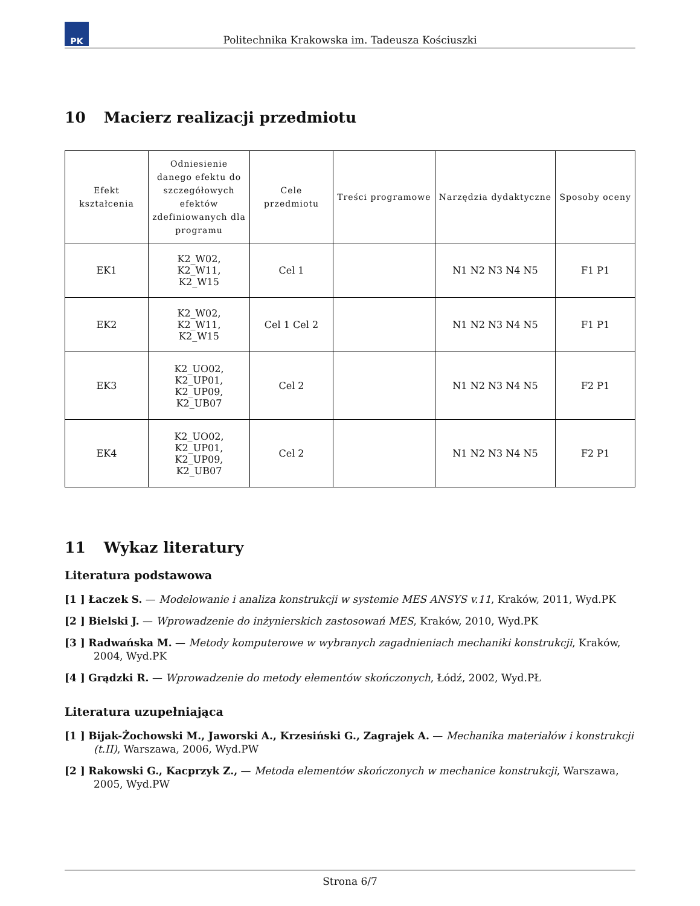PK
Politechnika Krakowska im. Tadeusza Kościuszki
10 Macierz realizacji przedmiotu
| Efekt kształcenia | Odniesienie danego efektu do szczegółowych efektów zdefiniowanych dla programu | Cele przedmiotu | Treści programowe | Narzędzia dydaktyczne | Sposoby oceny |
| --- | --- | --- | --- | --- | --- |
| EK1 | K2_W02, K2_W11, K2_W15 | Cel 1 | | N1 N2 N3 N4 N5 | F1 P1 |
| EK2 | K2_W02, K2_W11, K2_W15 | Cel 1 Cel 2 | | N1 N2 N3 N4 N5 | F1 P1 |
| EK3 | K2_UO02, K2_UP01, K2_UP09, K2_UB07 | Cel 2 | | N1 N2 N3 N4 N5 | F2 P1 |
| EK4 | K2_UO02, K2_UP01, K2_UP09, K2_UB07 | Cel 2 | | N1 N2 N3 N4 N5 | F2 P1 |
11 Wykaz literatury
Literatura podstawowa
[1 ] Łaczek S. — Modelowanie i analiza konstrukcji w systemie MES ANSYS v.11, Kraków, 2011, Wyd.PK
[2 ] Bielski J. — Wprowadzenie do inżynierskich zastosowań MES, Kraków, 2010, Wyd.PK
[3 ] Radwańska M. — Metody komputerowe w wybranych zagadnieniach mechaniki konstrukcji, Kraków, 2004, Wyd.PK
[4 ] Grądzki R. — Wprowadzenie do metody elementów skończonych, Łódź, 2002, Wyd.PŁ
Literatura uzupełniająca
[1 ] Bijak-Żochowski M., Jaworski A., Krzesiński G., Zagrajek A. — Mechanika materiałów i konstrukcji (t.II), Warszawa, 2006, Wyd.PW
[2 ] Rakowski G., Kacprzyk Z., — Metoda elementów skończonych w mechanice konstrukcji, Warszawa, 2005, Wyd.PW
Strona 6/7